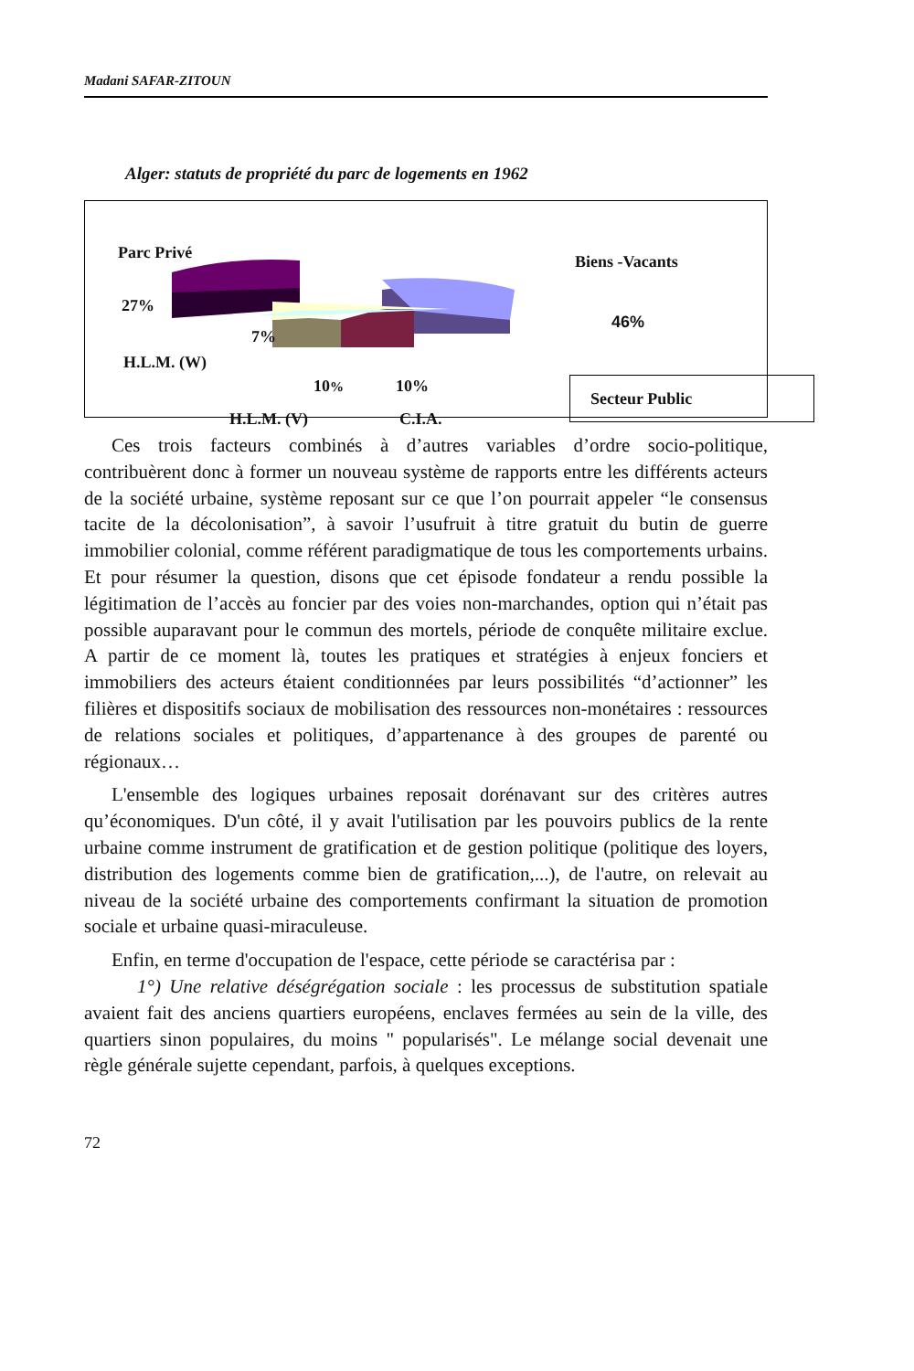Madani SAFAR-ZITOUN
Alger: statuts de propriété du parc de logements en 1962
Parc Privé Biens -Vacants
27%
46%
7%
H.L.M. (W)
10% 10% Secteur Public
H.L.M. (V) C.I.A.
Ces trois facteurs combinés à d’autres variables d’ordre socio-politique, contribuèrent donc à former un nouveau système de rapports entre les différents acteurs de la société urbaine, système reposant sur ce que l’on pourrait appeler “le consensus tacite de la décolonisation”, à savoir l’usufruit à titre gratuit du butin de guerre immobilier colonial, comme référent paradigmatique de tous les comportements urbains. Et pour résumer la question, disons que cet épisode fondateur a rendu possible la légitimation de l’accès au foncier par des voies non-marchandes, option qui n’était pas possible auparavant pour le commun des mortels, période de conquête militaire exclue. A partir de ce moment là, toutes les pratiques et stratégies à enjeux fonciers et immobiliers des acteurs étaient conditionnées par leurs possibilités “d’actionner” les filières et dispositifs sociaux de mobilisation des ressources non-monétaires : ressources de relations sociales et politiques, d’appartenance à des groupes de parenté ou régionaux…
L'ensemble des logiques urbaines reposait dorénavant sur des critères autres qu’économiques. D'un côté, il y avait l'utilisation par les pouvoirs publics de la rente urbaine comme instrument de gratification et de gestion politique (politique des loyers, distribution des logements comme bien de gratification,...), de l'autre, on relevait au niveau de la société urbaine des comportements confirmant la situation de promotion sociale et urbaine quasi-miraculeuse.
Enfin, en terme d'occupation de l'espace, cette période se caractérisa par :
1°) Une relative déségrégation sociale : les processus de substitution spatiale avaient fait des anciens quartiers européens, enclaves fermées au sein de la ville, des quartiers sinon populaires, du moins " popularisés". Le mélange social devenait une règle générale sujette cependant, parfois, à quelques exceptions.
72